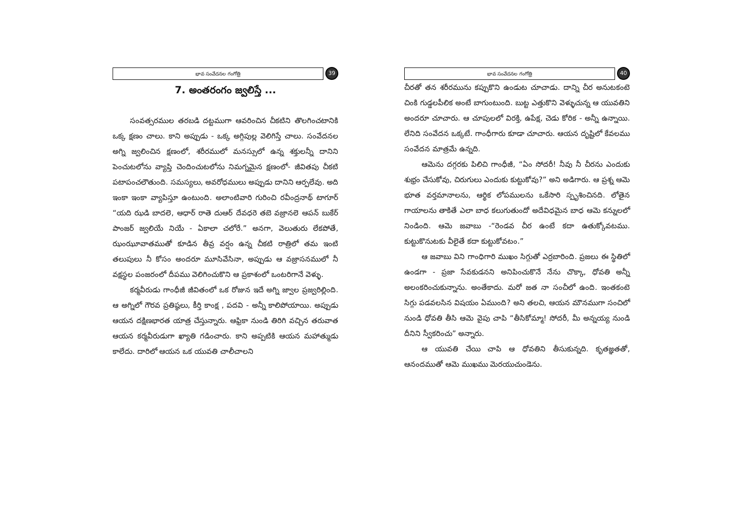భావ సంవేదనల గంగోత్రి
39
7. అంతరంగం జ్వలిస్తే ...
సంవత్సరముల తరబడి దట్టముగా ఆవరించిన చీకటిని తొలగించటానికి ఒక్క క్షణం చాలు. కాని అప్పుడు - ఒక్క అగ్గిపుల్ల వెలిగిస్తే చాలు. సంవేదనల అగ్ని జ్వలించిన క్షణంలో, శరీరములో మనస్సులో ఉన్న శక్తులన్నీ దానిని పెంచుటలోను వ్యాప్తి చెందించుటలోను నిమగ్నమైన క్షణంలో- జీవితపు చీకటి పటాపంచలౌతుంది. సమస్యలు, అవరోధములు అప్పుడు దానిని ఆర్పలేవు. అది ఇంకా ఇంకా వ్యాపిస్తూ ఉంటుంది. అలాంటివారి గురించి రవీంద్రనాథ్ టాగూర్ “యది ఝడి బాదలె, ఆధార్ రాతె దుఆర్ దేవధరె తబె వజ్రానలె ఆపన్ బుకేర్ పాంజర్ జ్వలియే నియే - ఏకాలా చలోరే.” అనగా, వెలుతురు లేకపోతే, ఝంఝూవాతముతో కూడిన తీవ్ర వర్షం ఉన్న చీకటి రాత్రిలో తమ ఇంటి తలుపులు నీ కోసం అందరూ మూసివేసినా, అప్పుడు ఆ వజ్రాసనములో నీ వక్షస్థల పంజరంలో దీపము వెలిగించుకొని ఆ ప్రకాశంలో ఒంటరిగానే వెళ్ళు.
కర్మవీరుడు గాంధీజీ జీవితంలో ఒక రోజున ఇదే అగ్ని జ్వాల ప్రజ్వరిల్లింది. ఆ అగ్నిలో గౌరవ ప్రతిష్ఠలు, కీర్తి కాంక్ష , పదవి - అన్నీ కాలిపోయాయి. అప్పుడు ఆయన దక్షిణభారత యాత్ర చేస్తున్నారు. ఆఫ్రికా నుండి తిరిగి వచ్చిన తరువాత ఆయన కర్మవీరుడుగా ఖ్యాతి గడించారు. కాని అప్పటికి ఆయన మహాత్ముడు కాలేదు. దారిలో ఆయన ఒక యువతి చాలీచాలని
భావ సంవేదనల గంగోత్రి
40
చీరతో తన శరీరమును కప్పుకొని ఉండుట చూచాడు. దాన్ని చీర అనుటకంటె చింకి గుడ్డలపీలిక అంటే బాగుంటుంది. బుట్ట ఎత్తుకొని వెళ్ళుచున్న ఆ యువతిని అందరూ చూచారు. ఆ చూపులలో విరక్తి, ఉపేక్ష, చెడు కోరిక - అన్నీ ఉన్నాయి. లేనిది సంవేదన ఒక్కటే. గాంధీగారు కూడా చూచారు. ఆయన దృష్టిలో కేవలము సంవేదన మాత్రమే ఉన్నది.
ఆమెను దగ్గరకు పిలిచి గాంధీజీ, “ఏం సోదరీ! నీవు నీ చీరను ఎందుకు శుభ్రం చేసుకోవు, చిరుగులు ఎందుకు కుట్టుకోవు?” అని అడిగారు. ఆ ప్రశ్న ఆమె భూత వర్తమానాలను, ఆర్థిక లోపములను ఒకేసారి స్పృశించినది. లోతైన గాయాలను తాకితే ఎలా బాధ కలుగుతుందో అదేవిధమైన బాధ ఆమె కన్నులలో నిండింది. ఆమె జవాబు -“రెండవ చీర ఉంటే కదా ఉతుక్కోవటము. కుట్టుకొనుటకు వీలైతే కదా కుట్టుకోవటం.”
ఆ జవాబు విని గాంధిగారి ముఖం సిగ్గుతో ఎర్రబారింది. ప్రజలు ఈ స్థితిలో ఉండగా - ప్రజా సేవకుడనని అనిపించుకొనే నేను చొక్కా, ధోవతి అన్నీ అలంకరించుకున్నాను. అంతేకాదు. మరో జత నా సంచీలో ఉంది. ఇంతకంటె సిగ్గు పడవలసిన విషయం ఏముంది? అని తలచి, ఆయన మౌనముగా సంచిలో నుండి ధోవతి తీసి ఆమె వైపు చాపి “తీసికోమ్మా! సోదరీ, మీ అన్నయ్య నుండి దీనిని స్వీకరించు” అన్నారు.
ఆ యువతి చేయి చాపి ఆ ధోవతిని తీసుకున్నది. కృతజ్ఞతతో, ఆనందముతో ఆమె ముఖము మెరయుచుండెను.